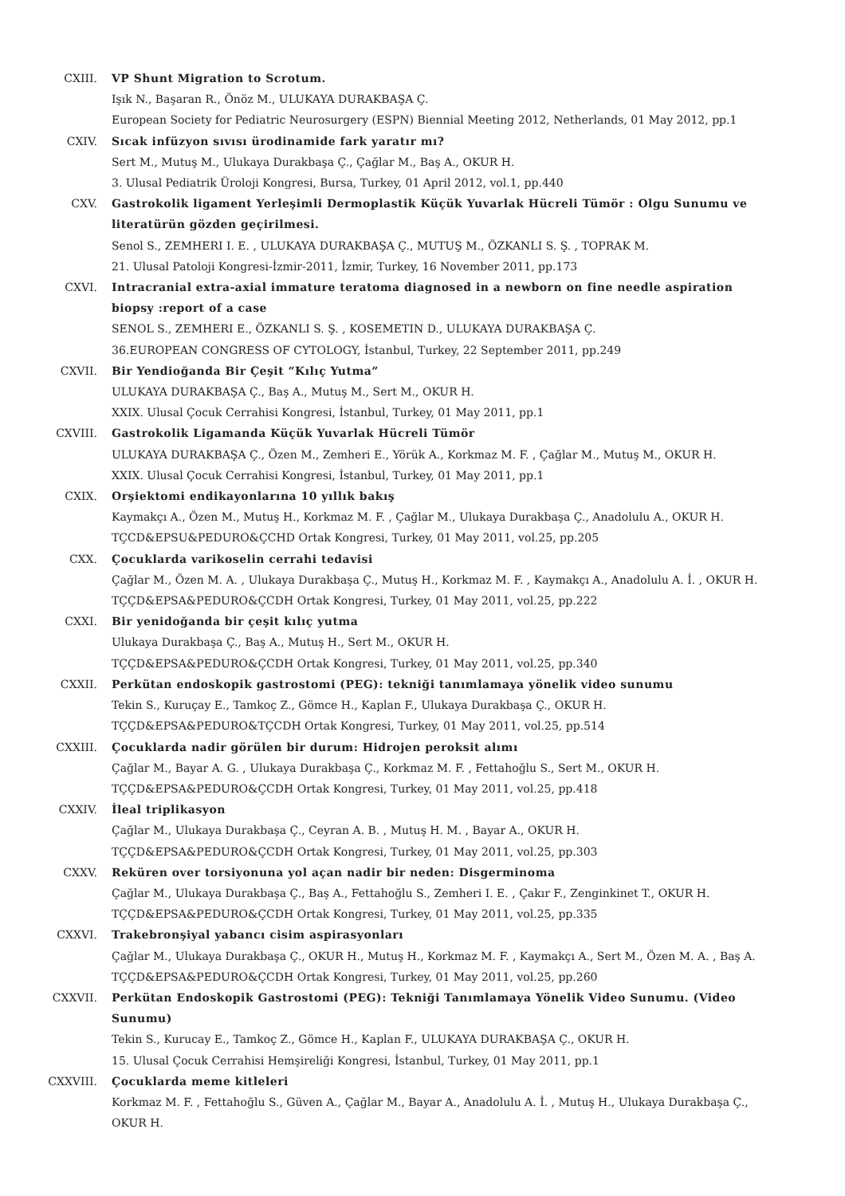CXIII. VP Shunt Migration to Scrotum.
Işık N., Başaran R., Önöz M., ULUKAYA DURAKBAŞA Ç.
European Society for Pediatric Neurosurgery (ESPN) Biennial Meeting 2012, Netherlands, 01 May 2012, pp.1
CXIV. Sıcak infüzyon sıvısı ürodinamide fark yaratır mı?
Sert M., Mutuş M., Ulukaya Durakbaşa Ç., Çağlar M., Baş A., OKUR H.
3. Ulusal Pediatrik Üroloji Kongresi, Bursa, Turkey, 01 April 2012, vol.1, pp.440
CXV. Gastrokolik ligament Yerleşimli Dermoplastik Küçük Yuvarlak Hücreli Tümör : Olgu Sunumu ve literatürün gözden geçirilmesi.
Senol S., ZEMHERI I. E. , ULUKAYA DURAKBAŞA Ç., MUTUŞ M., ÖZKANLI S. Ş. , TOPRAK M.
21. Ulusal Patoloji Kongresi-İzmir-2011, İzmir, Turkey, 16 November 2011, pp.173
CXVI. Intracranial extra-axial immature teratoma diagnosed in a newborn on fine needle aspiration biopsy :report of a case
SENOL S., ZEMHERI E., ÖZKANLI S. Ş. , KOSEMETIN D., ULUKAYA DURAKBAŞA Ç.
36.EUROPEAN CONGRESS OF CYTOLOGY, İstanbul, Turkey, 22 September 2011, pp.249
CXVII. Bir Yendioğanda Bir Çeşit “Kılıç Yutma”
ULUKAYA DURAKBAŞA Ç., Baş A., Mutuş M., Sert M., OKUR H.
XXIX. Ulusal Çocuk Cerrahisi Kongresi, İstanbul, Turkey, 01 May 2011, pp.1
CXVIII. Gastrokolik Ligamanda Küçük Yuvarlak Hücreli Tümör
ULUKAYA DURAKBAŞA Ç., Özen M., Zemheri E., Yörük A., Korkmaz M. F. , Çağlar M., Mutuş M., OKUR H.
XXIX. Ulusal Çocuk Cerrahisi Kongresi, İstanbul, Turkey, 01 May 2011, pp.1
CXIX. Orşiektomi endikayonlarına 10 yıllık bakış
Kaymakçı A., Özen M., Mutuş H., Korkmaz M. F. , Çağlar M., Ulukaya Durakbaşa Ç., Anadolulu A., OKUR H.
TÇCD&EPSU&PEDURO&ÇCHD Ortak Kongresi, Turkey, 01 May 2011, vol.25, pp.205
CXX. Çocuklarda varikoselin cerrahi tedavisi
Çağlar M., Özen M. A. , Ulukaya Durakbaşa Ç., Mutuş H., Korkmaz M. F. , Kaymakçı A., Anadolulu A. İ. , OKUR H.
TÇÇD&EPSA&PEDURO&ÇCDH Ortak Kongresi, Turkey, 01 May 2011, vol.25, pp.222
CXXI. Bir yenidoğanda bir çeşit kılıç yutma
Ulukaya Durakbaşa Ç., Baş A., Mutuş H., Sert M., OKUR H.
TÇÇD&EPSA&PEDURO&ÇCDH Ortak Kongresi, Turkey, 01 May 2011, vol.25, pp.340
CXXII. Perkütan endoskopik gastrostomi (PEG): tekniği tanımlamaya yönelik video sunumu
Tekin S., Kuruçay E., Tamkoç Z., Gömce H., Kaplan F., Ulukaya Durakbaşa Ç., OKUR H.
TÇÇD&EPSA&PEDURO&TÇCDH Ortak Kongresi, Turkey, 01 May 2011, vol.25, pp.514
CXXIII. Çocuklarda nadir görülen bir durum: Hidrojen peroksit alımı
Çağlar M., Bayar A. G. , Ulukaya Durakbaşa Ç., Korkmaz M. F. , Fettahoğlu S., Sert M., OKUR H.
TÇÇD&EPSA&PEDURO&ÇCDH Ortak Kongresi, Turkey, 01 May 2011, vol.25, pp.418
CXXIV. İleal triplikasyon
Çağlar M., Ulukaya Durakbaşa Ç., Ceyran A. B. , Mutuş H. M. , Bayar A., OKUR H.
TÇÇD&EPSA&PEDURO&ÇCDH Ortak Kongresi, Turkey, 01 May 2011, vol.25, pp.303
CXXV. Reküren over torsiyonuna yol açan nadir bir neden: Disgerminoma
Çağlar M., Ulukaya Durakbaşa Ç., Baş A., Fettahoğlu S., Zemheri I. E. , Çakır F., Zenginkinet T., OKUR H.
TÇÇD&EPSA&PEDURO&ÇCDH Ortak Kongresi, Turkey, 01 May 2011, vol.25, pp.335
CXXVI. Trakebronşiyal yabancı cisim aspirasyonları
Çağlar M., Ulukaya Durakbaşa Ç., OKUR H., Mutuş H., Korkmaz M. F. , Kaymakçı A., Sert M., Özen M. A. , Baş A.
TÇÇD&EPSA&PEDURO&ÇCDH Ortak Kongresi, Turkey, 01 May 2011, vol.25, pp.260
CXXVII. Perkütan Endoskopik Gastrostomi (PEG): Tekniği Tanımlamaya Yönelik Video Sunumu. (Video Sunumu)
Tekin S., Kurucay E., Tamkoç Z., Gömce H., Kaplan F., ULUKAYA DURAKBAŞA Ç., OKUR H.
15. Ulusal Çocuk Cerrahisi Hemşireliği Kongresi, İstanbul, Turkey, 01 May 2011, pp.1
CXXVIII. Çocuklarda meme kitleleri
Korkmaz M. F. , Fettahoğlu S., Güven A., Çağlar M., Bayar A., Anadolulu A. İ. , Mutuş H., Ulukaya Durakbaşa Ç., OKUR H.